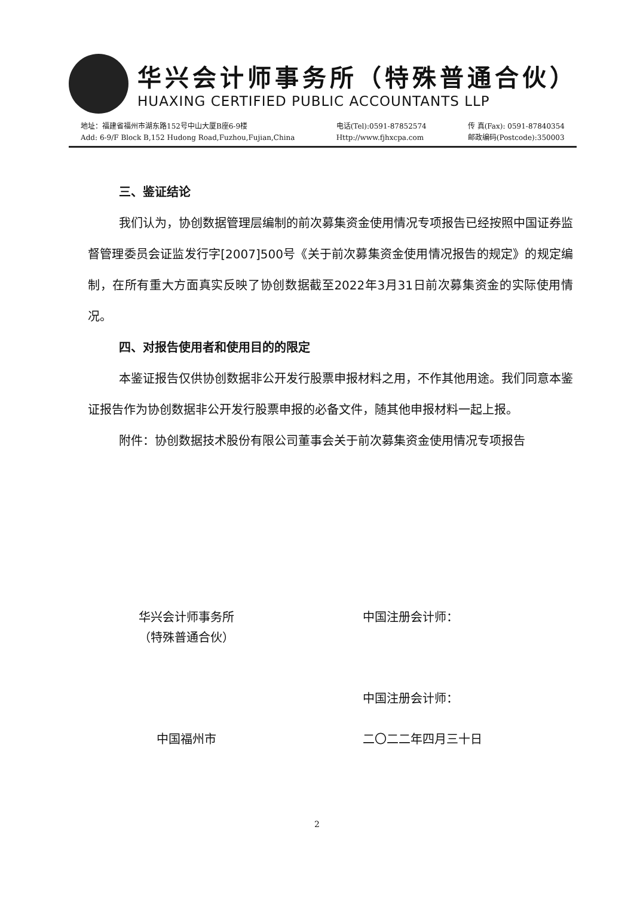华兴会计师事务所（特殊普通合伙）
HUAXING CERTIFIED PUBLIC ACCOUNTANTS LLP
地址：福建省福州市湖东路152号中山大厦B座6-9楼
Add: 6-9/F Block B,152 Hudong Road,Fuzhou,Fujian,China
电话(Tel):0591-87852574
Http://www.fjhxcpa.com
传 真(Fax): 0591-87840354
邮政编码(Postcode):350003
三、鉴证结论
我们认为，协创数据管理层编制的前次募集资金使用情况专项报告已经按照中国证券监督管理委员会证监发行字[2007]500号《关于前次募集资金使用情况报告的规定》的规定编制，在所有重大方面真实反映了协创数据截至2022年3月31日前次募集资金的实际使用情况。
四、对报告使用者和使用目的的限定
本鉴证报告仅供协创数据非公开发行股票申报材料之用，不作其他用途。我们同意本鉴证报告作为协创数据非公开发行股票申报的必备文件，随其他申报材料一起上报。
附件：协创数据技术股份有限公司董事会关于前次募集资金使用情况专项报告
华兴会计师事务所
（特殊普通合伙）
中国福州市
中国注册会计师：
中国注册会计师：
二〇二二年四月三十日
2